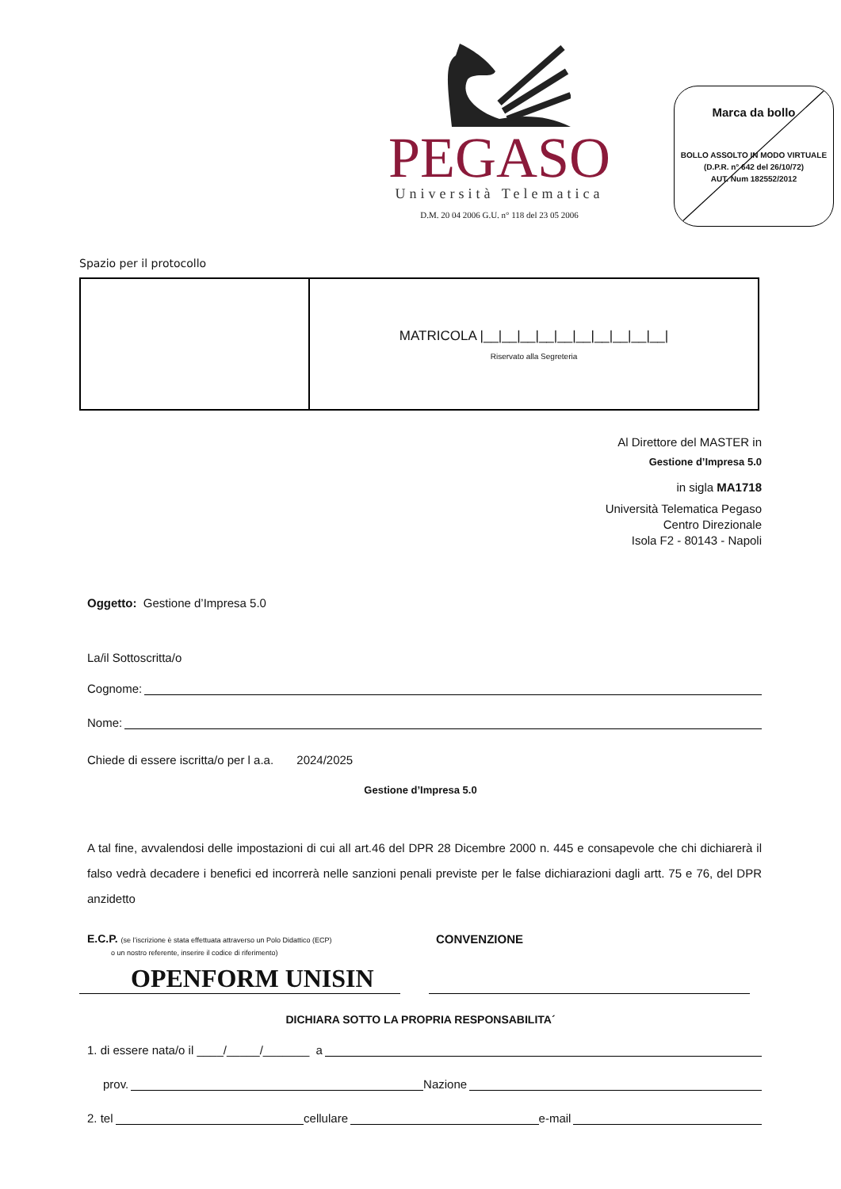PEGASO
Università Telematica
D.M. 20 04 2006 G.U. n° 118 del 23 05 2006
Marca da bollo
BOLLO ASSOLTO IN MODO VIRTUALE
(D.P.R. n° 642 del 26/10/72)
AUT. Num 182552/2012
Spazio per il protocollo
| | MATRICOLA /__/__/__/__/__/__/__/__/__/__/ Riservato alla Segreteria |
Al Direttore del MASTER in
Gestione d’Impresa 5.0
in sigla MA1718
Università Telematica Pegaso
Centro Direzionale
Isola F2 - 80143 - Napoli
Oggetto: Gestione d’Impresa 5.0
La/il Sottoscritta/o
Cognome:
Nome:
Chiede di essere iscritta/o per l a.a. 2024/2025
Gestione d’Impresa 5.0
A tal fine, avvalendosi delle impostazioni di cui all art.46 del DPR 28 Dicembre 2000 n. 445 e consapevole che chi dichiarerà il falso vedrà decadere i benefici ed incorrerà nelle sanzioni penali previste per le false dichiarazioni dagli artt. 75 e 76, del DPR anzidetto
E.C.P. (se l’iscrizione è stata effettuata attraverso un Polo Didattico (ECP)
o un nostro referente, inserire il codice di riferimento)
CONVENZIONE
OPENFORM UNISIN
DICHIARA SOTTO LA PROPRIA RESPONSABILITA´
1. di essere nata/o il ____/_____/_______ a
prov. Nazione
2. tel cellulare e-mail